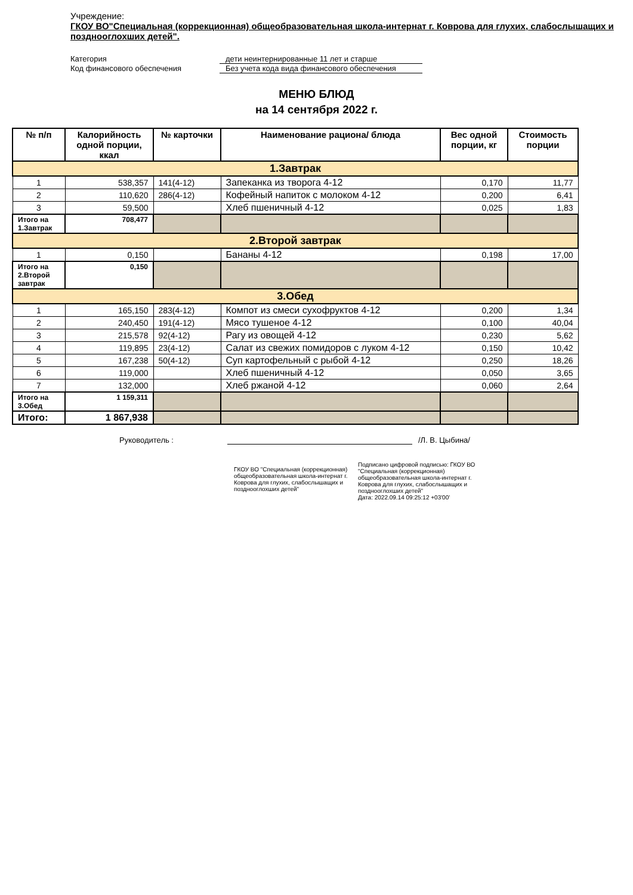Учреждение:
ГКОУ ВО"Специальная (коррекционная) общеобразовательная школа-интернат г. Коврова для глухих, слабослышащих и позднооглохших детей".
Категория дети неинтернированные 11 лет и старше Код финансового обеспечения Без учета кода вида финансового обеспечения
МЕНЮ БЛЮД
на 14 сентября 2022 г.
| № п/п | Калорийность одной порции, ккал | № карточки | Наименование рациона/ блюда | Вес одной порции, кг | Стоимость порции |
| --- | --- | --- | --- | --- | --- |
| 1.Завтрак | | | | | |
| 1 | 538,357 | 141(4-12) | Запеканка из творога 4-12 | 0,170 | 11,77 |
| 2 | 110,620 | 286(4-12) | Кофейный напиток с молоком 4-12 | 0,200 | 6,41 |
| 3 | 59,500 | | Хлеб пшеничный 4-12 | 0,025 | 1,83 |
| Итого на 1.Завтрак | 708,477 | | | | |
| 2.Второй завтрак | | | | | |
| 1 | 0,150 | | Бананы 4-12 | 0,198 | 17,00 |
| Итого на 2.Второй завтрак | 0,150 | | | | |
| 3.Обед | | | | | |
| 1 | 165,150 | 283(4-12) | Компот из смеси сухофруктов 4-12 | 0,200 | 1,34 |
| 2 | 240,450 | 191(4-12) | Мясо тушеное 4-12 | 0,100 | 40,04 |
| 3 | 215,578 | 92(4-12) | Рагу из овощей 4-12 | 0,230 | 5,62 |
| 4 | 119,895 | 23(4-12) | Салат из свежих помидоров с луком 4-12 | 0,150 | 10,42 |
| 5 | 167,238 | 50(4-12) | Суп картофельный с рыбой 4-12 | 0,250 | 18,26 |
| 6 | 119,000 | | Хлеб пшеничный 4-12 | 0,050 | 3,65 |
| 7 | 132,000 | | Хлеб ржаной 4-12 | 0,060 | 2,64 |
| Итого на 3.Обед | 1 159,311 | | | | |
| Итого: | 1 867,938 | | | | |
Руководитель : /Л. В. Цыбина/
ГКОУ ВО "Специальная (коррекционная) общеобразовательная школа-интернат г. Коврова для глухих, слабослышащих и позднооглохших детей"
Подписано цифровой подписью: ГКОУ ВО "Специальная (коррекционная) общеобразовательная школа-интернат г. Коврова для глухих, слабослышащих и позднооглохших детей"
Дата: 2022.09.14 09:25:12 +03'00'